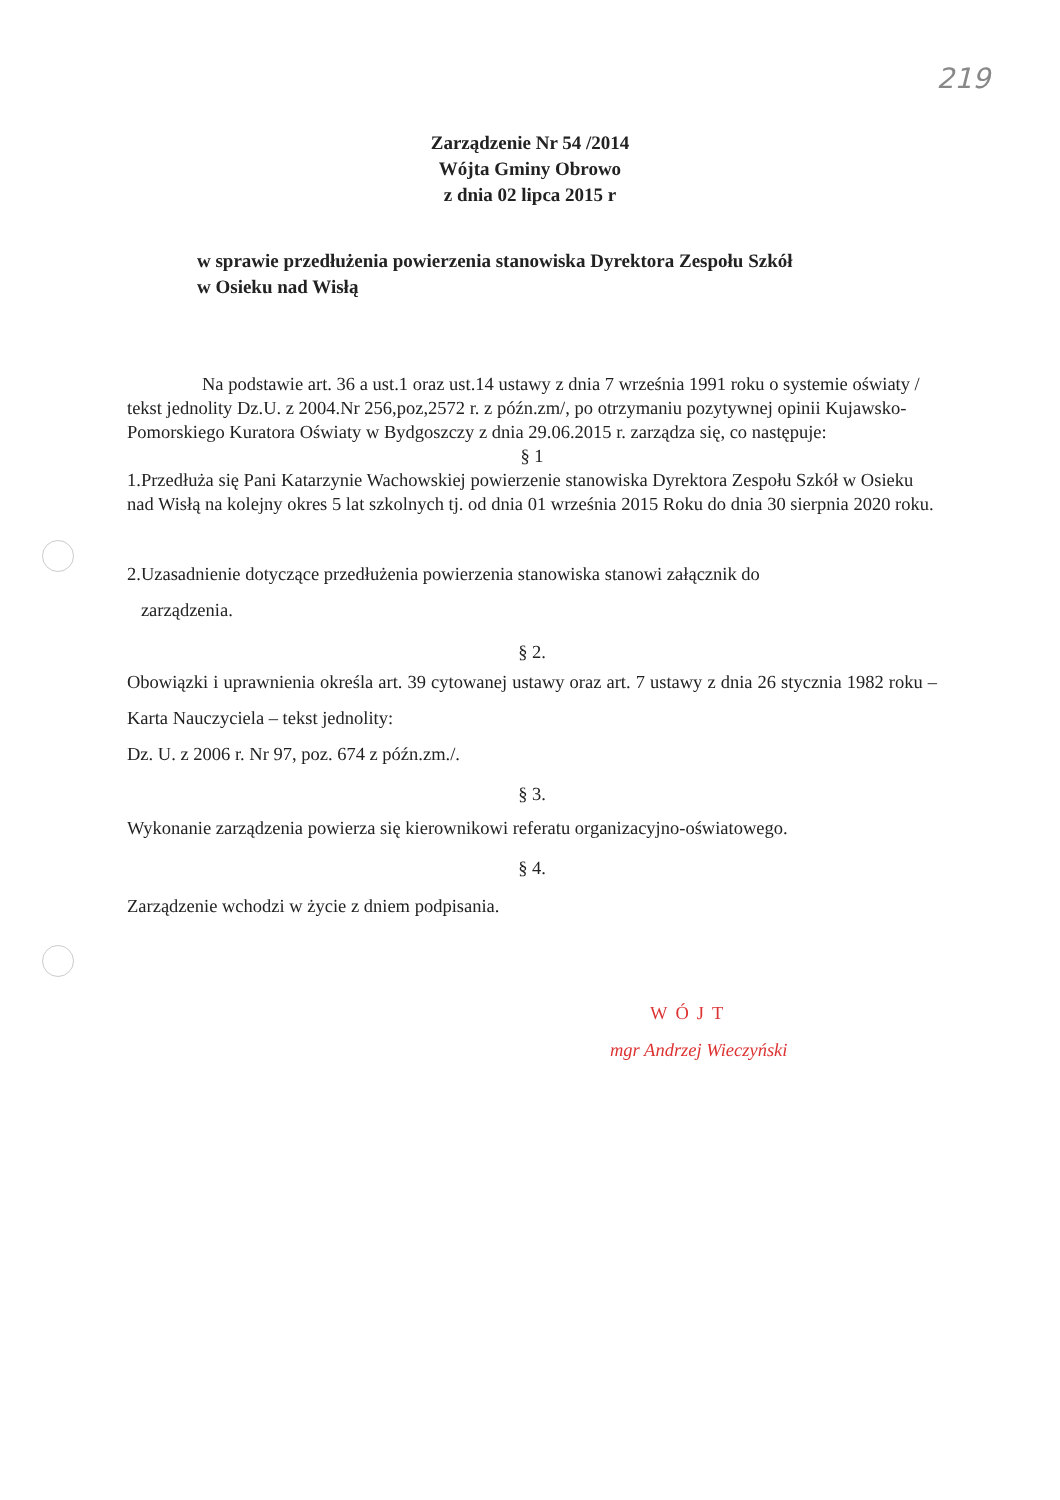219
Zarządzenie Nr 54 /2014
Wójta Gminy Obrowo
z dnia 02 lipca 2015 r
w sprawie przedłużenia powierzenia stanowiska Dyrektora Zespołu Szkół
w Osieku nad Wisłą
Na podstawie art. 36 a ust.1 oraz ust.14 ustawy z dnia 7 września 1991 roku o systemie oświaty / tekst jednolity Dz.U. z 2004.Nr 256,poz,2572 r. z późn.zm/, po otrzymaniu pozytywnej opinii Kujawsko-Pomorskiego Kuratora Oświaty w Bydgoszczy z dnia 29.06.2015 r. zarządza się, co następuje:
§ 1
1.Przedłuża się Pani Katarzynie Wachowskiej powierzenie stanowiska Dyrektora Zespołu Szkół w Osieku nad Wisłą na kolejny okres 5 lat szkolnych tj. od dnia 01 września 2015 Roku do dnia 30 sierpnia 2020 roku.
2.Uzasadnienie dotyczące przedłużenia powierzenia stanowiska stanowi załącznik do
zarządzenia.
§ 2.
Obowiązki i uprawnienia określa art. 39 cytowanej ustawy oraz art. 7 ustawy z dnia 26 stycznia 1982 roku – Karta Nauczyciela – tekst jednolity:
Dz. U. z 2006 r. Nr 97, poz. 674 z późn.zm./.
§ 3.
Wykonanie zarządzenia powierza się kierownikowi referatu organizacyjno-oświatowego.
§ 4.
Zarządzenie wchodzi w życie z dniem podpisania.
WÓJT
mgr Andrzej Wieczyński